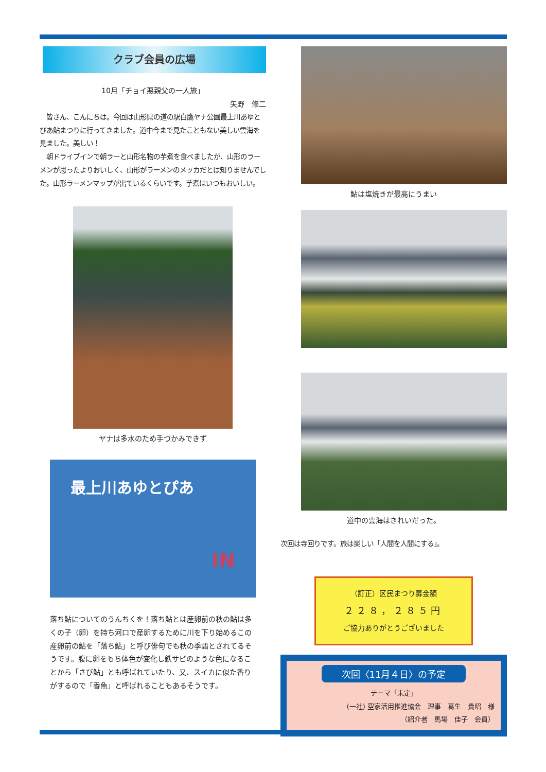クラブ会員の広場
10月「チョイ悪親父の一人旅」
矢野　修二
　皆さん、こんにちは。今回は山形県の道の駅白鷹ヤナ公園最上川あゆとぴあ鮎まつりに行ってきました。道中今まで見たこともない美しい雲海を見ました。美しい！
　朝ドライブインで朝ラーと山形名物の芋煮を食べましたが、山形のラーメンが思ったよりおいしく、山形がラーメンのメッカだとは知りませんでした。山形ラーメンマップが出ているくらいです。芋煮はいつもおいしい。
ヤナは多水のため手づかみできず
最上川あゆとぴあ
IN
落ち鮎についてのうんちくを！落ち鮎とは産卵前の秋の鮎は多くの子（卵）を持ち河口で産卵するために川を下り始めるこの産卵前の鮎を「落ち鮎」と呼び俳句でも秋の季語とされてるそうです。腹に卵をもち体色が変化し鉄サビのような色になることから「さび鮎」とも呼ばれていたり、又、スイカに似た香りがするので「香魚」と呼ばれることもあるそうです。
鮎は塩焼きが最高にうまい
道中の雲海はきれいだった。
次回は寺回りです。旅は楽しい「人間を人間にする」。
（訂正）区民まつり募金額
２２８，２８５円
ご協力ありがとうございました
次回〈11月４日〉の予定
テーマ「未定」
(一社) 空家活用推進協会　理事　葛生　貴昭　様
（紹介者　馬場　佳子　会員）